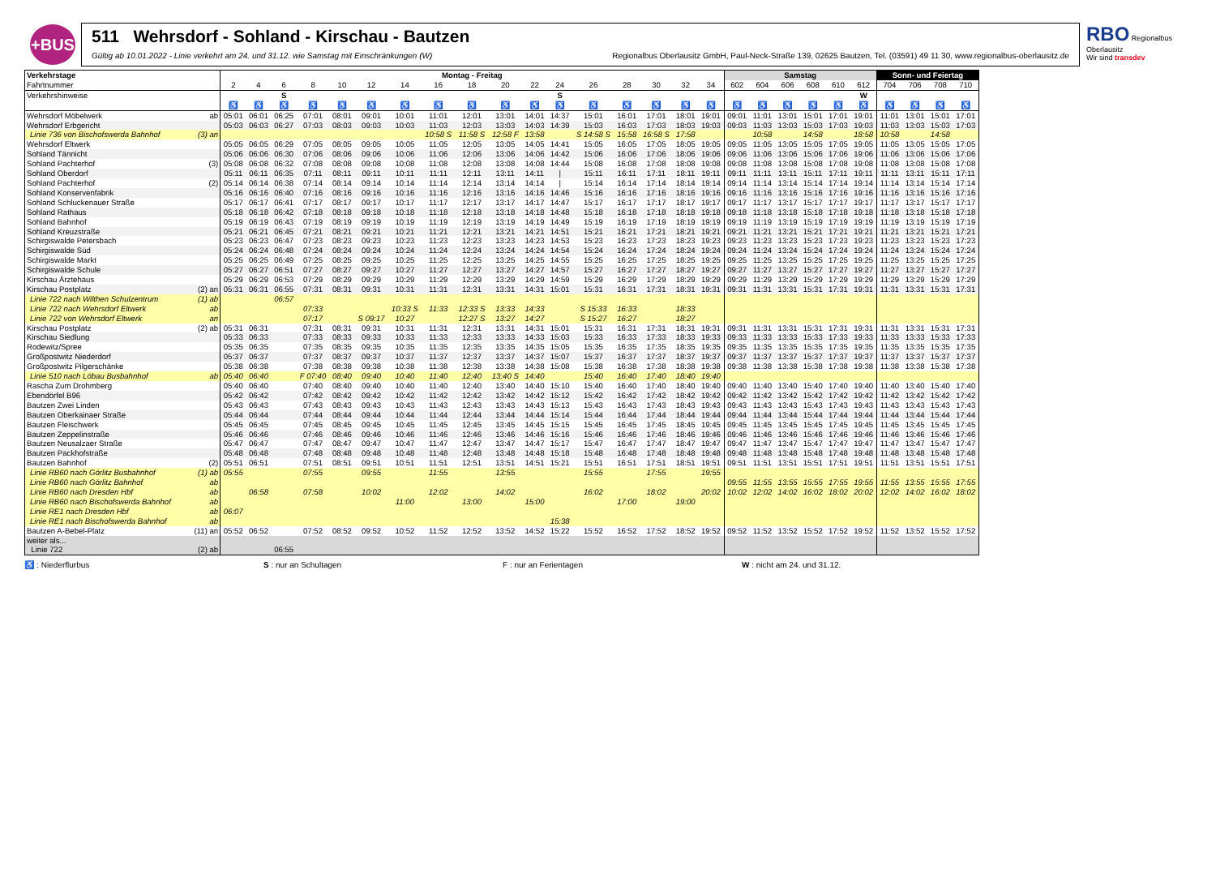+BUS
511 Wehrsdorf - Sohland - Kirschau - Bautzen
Gültig ab 10.01.2022 - Linie verkehrt am 24. und 31.12. wie Samstag mit Einschränkungen (W) Regionalbus Oberlausitz GmbH, Paul-Neck-Straße 139, 02625 Bautzen, Tel. (03591) 49 11 30, www.regionalbus-oberlausitz.de
RBO Regionalbus Oberlausitz
Wir sind transdev
| Verkehrstage | | Montag - Freitag | | | | | | | | | | | | | | | | | Samstag | | | | | | Sonn- und Feiertag | | | |
| --- | --- | --- | --- | --- | --- | --- | --- | --- | --- | --- | --- | --- | --- | --- | --- | --- | --- | --- | --- | --- | --- | --- | --- | --- | --- | --- | --- | --- |
| Fahrtnummer | | 2 | 4 | 6 | 8 | 10 | 12 | 14 | 16 | 18 | 20 | 22 | 24 | 26 | 28 | 30 | 32 | 34 | 602 | 604 | 606 | 608 | 610 | 612 | 704 | 706 | 708 | 710 |
| Verkehrshinweise | | | | S | | | | | | | | | S | | | | | | | | | | | W | | | | |
| | | ♿ | ♿ | ♿ | ♿ | ♿ | ♿ | ♿ | ♿ | ♿ | ♿ | ♿ | ♿ | ♿ | ♿ | ♿ | ♿ | ♿ | ♿ | ♿ | ♿ | ♿ | ♿ | ♿ | ♿ | ♿ | ♿ | ♿ |
| Wehrsdorf Möbelwerk | ab | 05:01 | 06:01 | 06:25 | 07:01 | 08:01 | 09:01 | 10:01 | 11:01 | 12:01 | 13:01 | 14:01 | 14:37 | 15:01 | 16:01 | 17:01 | 18:01 | 19:01 | 09:01 | 11:01 | 13:01 | 15:01 | 17:01 | 19:01 | 11:01 | 13:01 | 15:01 | 17:01 |
| Wehrsdorf Erbgericht | | 05:03 | 06:03 | 06:27 | 07:03 | 08:03 | 09:03 | 10:03 | 11:03 | 12:03 | 13:03 | 14:03 | 14:39 | 15:03 | 16:03 | 17:03 | 18:03 | 19:03 | 09:03 | 11:03 | 13:03 | 15:03 | 17:03 | 19:03 | 11:03 | 13:03 | 15:03 | 17:03 |
| Linie 736 von Bischofswerda Bahnhof | (3) an | | | | | | | | 10:58 S | 11:58 S | 12:58 F | 13:58 | | S 14:58 S | 15:58 | 16:58 S | 17:58 | | | 10:58 | | 14:58 | | 18:58 | 10:58 | | 14:58 | |
| Wehrsdorf Eltwerk | | 05:05 | 06:05 | 06:29 | 07:05 | 08:05 | 09:05 | 10:05 | 11:05 | 12:05 | 13:05 | 14:05 | 14:41 | 15:05 | 16:05 | 17:05 | 18:05 | 19:05 | 09:05 | 11:05 | 13:05 | 15:05 | 17:05 | 19:05 | 11:05 | 13:05 | 15:05 | 17:05 |
| Sohland Tännicht | | 05:06 | 06:06 | 06:30 | 07:06 | 08:06 | 09:06 | 10:06 | 11:06 | 12:06 | 13:06 | 14:06 | 14:42 | 15:06 | 16:06 | 17:06 | 18:06 | 19:06 | 09:06 | 11:06 | 13:06 | 15:06 | 17:06 | 19:06 | 11:06 | 13:06 | 15:06 | 17:06 |
| Sohland Pachterhof | (3) | 05:08 | 06:08 | 06:32 | 07:08 | 08:08 | 09:08 | 10:08 | 11:08 | 12:08 | 13:08 | 14:08 | 14:44 | 15:08 | 16:08 | 17:08 | 18:08 | 19:08 | 09:08 | 11:08 | 13:08 | 15:08 | 17:08 | 19:08 | 11:08 | 13:08 | 15:08 | 17:08 |
| Sohland Oberdorf | | 05:11 | 06:11 | 06:35 | 07:11 | 08:11 | 09:11 | 10:11 | 11:11 | 12:11 | 13:11 | 14:11 | / | 15:11 | 16:11 | 17:11 | 18:11 | 19:11 | 09:11 | 11:11 | 13:11 | 15:11 | 17:11 | 19:11 | 11:11 | 13:11 | 15:11 | 17:11 |
| Sohland Pachterhof | (2) | 05:14 | 06:14 | 06:38 | 07:14 | 08:14 | 09:14 | 10:14 | 11:14 | 12:14 | 13:14 | 14:14 | / | 15:14 | 16:14 | 17:14 | 18:14 | 19:14 | 09:14 | 11:14 | 13:14 | 15:14 | 17:14 | 19:14 | 11:14 | 13:14 | 15:14 | 17:14 |
| Sohland Konservenfabrik | | 05:16 | 06:16 | 06:40 | 07:16 | 08:16 | 09:16 | 10:16 | 11:16 | 12:16 | 13:16 | 14:16 | 14:46 | 15:16 | 16:16 | 17:16 | 18:16 | 19:16 | 09:16 | 11:16 | 13:16 | 15:16 | 17:16 | 19:16 | 11:16 | 13:16 | 15:16 | 17:16 |
| Sohland Schluckenauer Straße | | 05:17 | 06:17 | 06:41 | 07:17 | 08:17 | 09:17 | 10:17 | 11:17 | 12:17 | 13:17 | 14:17 | 14:47 | 15:17 | 16:17 | 17:17 | 18:17 | 19:17 | 09:17 | 11:17 | 13:17 | 15:17 | 17:17 | 19:17 | 11:17 | 13:17 | 15:17 | 17:17 |
| Sohland Rathaus | | 05:18 | 06:18 | 06:42 | 07:18 | 08:18 | 09:18 | 10:18 | 11:18 | 12:18 | 13:18 | 14:18 | 14:48 | 15:18 | 16:18 | 17:18 | 18:18 | 19:18 | 09:18 | 11:18 | 13:18 | 15:18 | 17:18 | 19:18 | 11:18 | 13:18 | 15:18 | 17:18 |
| Sohland Bahnhof | | 05:19 | 06:19 | 06:43 | 07:19 | 08:19 | 09:19 | 10:19 | 11:19 | 12:19 | 13:19 | 14:19 | 14:49 | 15:19 | 16:19 | 17:19 | 18:19 | 19:19 | 09:19 | 11:19 | 13:19 | 15:19 | 17:19 | 19:19 | 11:19 | 13:19 | 15:19 | 17:19 |
| Sohland Kreuzstraße | | 05:21 | 06:21 | 06:45 | 07:21 | 08:21 | 09:21 | 10:21 | 11:21 | 12:21 | 13:21 | 14:21 | 14:51 | 15:21 | 16:21 | 17:21 | 18:21 | 19:21 | 09:21 | 11:21 | 13:21 | 15:21 | 17:21 | 19:21 | 11:21 | 13:21 | 15:21 | 17:21 |
| Schirgiswalde Petersbach | | 05:23 | 06:23 | 06:47 | 07:23 | 08:23 | 09:23 | 10:23 | 11:23 | 12:23 | 13:23 | 14:23 | 14:53 | 15:23 | 16:23 | 17:23 | 18:23 | 19:23 | 09:23 | 11:23 | 13:23 | 15:23 | 17:23 | 19:23 | 11:23 | 13:23 | 15:23 | 17:23 |
| Schirgiswalde Süd | | 05:24 | 06:24 | 06:48 | 07:24 | 08:24 | 09:24 | 10:24 | 11:24 | 12:24 | 13:24 | 14:24 | 14:54 | 15:24 | 16:24 | 17:24 | 18:24 | 19:24 | 09:24 | 11:24 | 13:24 | 15:24 | 17:24 | 19:24 | 11:24 | 13:24 | 15:24 | 17:24 |
| Schirgiswalde Markt | | 05:25 | 06:25 | 06:49 | 07:25 | 08:25 | 09:25 | 10:25 | 11:25 | 12:25 | 13:25 | 14:25 | 14:55 | 15:25 | 16:25 | 17:25 | 18:25 | 19:25 | 09:25 | 11:25 | 13:25 | 15:25 | 17:25 | 19:25 | 11:25 | 13:25 | 15:25 | 17:25 |
| Schirgiswalde Schule | | 05:27 | 06:27 | 06:51 | 07:27 | 08:27 | 09:27 | 10:27 | 11:27 | 12:27 | 13:27 | 14:27 | 14:57 | 15:27 | 16:27 | 17:27 | 18:27 | 19:27 | 09:27 | 11:27 | 13:27 | 15:27 | 17:27 | 19:27 | 11:27 | 13:27 | 15:27 | 17:27 |
| Kirschau Ärztehaus | | 05:29 | 06:29 | 06:53 | 07:29 | 08:29 | 09:29 | 10:29 | 11:29 | 12:29 | 13:29 | 14:29 | 14:59 | 15:29 | 16:29 | 17:29 | 18:29 | 19:29 | 09:29 | 11:29 | 13:29 | 15:29 | 17:29 | 19:29 | 11:29 | 13:29 | 15:29 | 17:29 |
| Kirschau Postplatz | (2) an | 05:31 | 06:31 | 06:55 | 07:31 | 08:31 | 09:31 | 10:31 | 11:31 | 12:31 | 13:31 | 14:31 | 15:01 | 15:31 | 16:31 | 17:31 | 18:31 | 19:31 | 09:31 | 11:31 | 13:31 | 15:31 | 17:31 | 19:31 | 11:31 | 13:31 | 15:31 | 17:31 |
| Linie 722 nach Wilthen Schulzentrum | (1) ab | | | 06:57 | | | | | | | | | | | | | | | | | | | | | | | | |
| Linie 722 nach Wehrsdorf Eltwerk | ab | | | | 07:33 | | | 10:33 S | 11:33 | 12:33 S | 13:33 | 14:33 | | S 15:33 | 16:33 | | 18:33 | | | | | | | | | | | |
| Linie 722 von Wehrsdorf Eltwerk | an | | | | 07:17 | | S 09:17 | 10:27 | | 12:27 S | 13:27 | 14:27 | | S 15:27 | 16:27 | | 18:27 | | | | | | | | | | | |
| Kirschau Postplatz | (2) ab | 05:31 | 06:31 | | 07:31 | 08:31 | 09:31 | 10:31 | 11:31 | 12:31 | 13:31 | 14:31 | 15:01 | 15:31 | 16:31 | 17:31 | 18:31 | 19:31 | 09:31 | 11:31 | 13:31 | 15:31 | 17:31 | 19:31 | 11:31 | 13:31 | 15:31 | 17:31 |
| Kirschau Siedlung | | 05:33 | 06:33 | | 07:33 | 08:33 | 09:33 | 10:33 | 11:33 | 12:33 | 13:33 | 14:33 | 15:03 | 15:33 | 16:33 | 17:33 | 18:33 | 19:33 | 09:33 | 11:33 | 13:33 | 15:33 | 17:33 | 19:33 | 11:33 | 13:33 | 15:33 | 17:33 |
| Rodewitz/Spree | | 05:35 | 06:35 | | 07:35 | 08:35 | 09:35 | 10:35 | 11:35 | 12:35 | 13:35 | 14:35 | 15:05 | 15:35 | 16:35 | 17:35 | 18:35 | 19:35 | 09:35 | 11:35 | 13:35 | 15:35 | 17:35 | 19:35 | 11:35 | 13:35 | 15:35 | 17:35 |
| Großpostwitz Niederdorf | | 05:37 | 06:37 | | 07:37 | 08:37 | 09:37 | 10:37 | 11:37 | 12:37 | 13:37 | 14:37 | 15:07 | 15:37 | 16:37 | 17:37 | 18:37 | 19:37 | 09:37 | 11:37 | 13:37 | 15:37 | 17:37 | 19:37 | 11:37 | 13:37 | 15:37 | 17:37 |
| Großpostwitz Pilgerschänke | | 05:38 | 06:38 | | 07:38 | 08:38 | 09:38 | 10:38 | 11:38 | 12:38 | 13:38 | 14:38 | 15:08 | 15:38 | 16:38 | 17:38 | 18:38 | 19:38 | 09:38 | 11:38 | 13:38 | 15:38 | 17:38 | 19:38 | 11:38 | 13:38 | 15:38 | 17:38 |
| Linie 510 nach Löbau Busbahnhof | ab | 05:40 | 06:40 | | F 07:40 | 08:40 | 09:40 | 10:40 | 11:40 | 12:40 | 13:40 S | 14:40 | | 15:40 | 16:40 | 17:40 | 18:40 | 19:40 | | | | | | | | | | |
| Rascha Zum Drohmberg | | 05:40 | 06:40 | | 07:40 | 08:40 | 09:40 | 10:40 | 11:40 | 12:40 | 13:40 | 14:40 | 15:10 | 15:40 | 16:40 | 17:40 | 18:40 | 19:40 | 09:40 | 11:40 | 13:40 | 15:40 | 17:40 | 19:40 | 11:40 | 13:40 | 15:40 | 17:40 |
| Ebendörfel B96 | | 05:42 | 06:42 | | 07:42 | 08:42 | 09:42 | 10:42 | 11:42 | 12:42 | 13:42 | 14:42 | 15:12 | 15:42 | 16:42 | 17:42 | 18:42 | 19:42 | 09:42 | 11:42 | 13:42 | 15:42 | 17:42 | 19:42 | 11:42 | 13:42 | 15:42 | 17:42 |
| Bautzen Zwei Linden | | 05:43 | 06:43 | | 07:43 | 08:43 | 09:43 | 10:43 | 11:43 | 12:43 | 13:43 | 14:43 | 15:13 | 15:43 | 16:43 | 17:43 | 18:43 | 19:43 | 09:43 | 11:43 | 13:43 | 15:43 | 17:43 | 19:43 | 11:43 | 13:43 | 15:43 | 17:43 |
| Bautzen Oberkainaer Straße | | 05:44 | 06:44 | | 07:44 | 08:44 | 09:44 | 10:44 | 11:44 | 12:44 | 13:44 | 14:44 | 15:14 | 15:44 | 16:44 | 17:44 | 18:44 | 19:44 | 09:44 | 11:44 | 13:44 | 15:44 | 17:44 | 19:44 | 11:44 | 13:44 | 15:44 | 17:44 |
| Bautzen Fleischwerk | | 05:45 | 06:45 | | 07:45 | 08:45 | 09:45 | 10:45 | 11:45 | 12:45 | 13:45 | 14:45 | 15:15 | 15:45 | 16:45 | 17:45 | 18:45 | 19:45 | 09:45 | 11:45 | 13:45 | 15:45 | 17:45 | 19:45 | 11:45 | 13:45 | 15:45 | 17:45 |
| Bautzen Zeppelinstraße | | 05:46 | 06:46 | | 07:46 | 08:46 | 09:46 | 10:46 | 11:46 | 12:46 | 13:46 | 14:46 | 15:16 | 15:46 | 16:46 | 17:46 | 18:46 | 19:46 | 09:46 | 11:46 | 13:46 | 15:46 | 17:46 | 19:46 | 11:46 | 13:46 | 15:46 | 17:46 |
| Bautzen Neusalzaer Straße | | 05:47 | 06:47 | | 07:47 | 08:47 | 09:47 | 10:47 | 11:47 | 12:47 | 13:47 | 14:47 | 15:17 | 15:47 | 16:47 | 17:47 | 18:47 | 19:47 | 09:47 | 11:47 | 13:47 | 15:47 | 17:47 | 19:47 | 11:47 | 13:47 | 15:47 | 17:47 |
| Bautzen Packhofstraße | | 05:48 | 06:48 | | 07:48 | 08:48 | 09:48 | 10:48 | 11:48 | 12:48 | 13:48 | 14:48 | 15:18 | 15:48 | 16:48 | 17:48 | 18:48 | 19:48 | 09:48 | 11:48 | 13:48 | 15:48 | 17:48 | 19:48 | 11:48 | 13:48 | 15:48 | 17:48 |
| Bautzen Bahnhof | (2) | 05:51 | 06:51 | | 07:51 | 08:51 | 09:51 | 10:51 | 11:51 | 12:51 | 13:51 | 14:51 | 15:21 | 15:51 | 16:51 | 17:51 | 18:51 | 19:51 | 09:51 | 11:51 | 13:51 | 15:51 | 17:51 | 19:51 | 11:51 | 13:51 | 15:51 | 17:51 |
| Linie RB60 nach Görlitz Busbahnhof | (1) ab | 05:55 | | | 07:55 | | 09:55 | | 11:55 | | 13:55 | | | 15:55 | | 17:55 | | 19:55 | | | | | | | | | | |
| Linie RB60 nach Görlitz Bahnhof | ab | | | | | | | | | | | | | | | | | | 09:55 | 11:55 | 13:55 | 15:55 | 17:55 | 19:55 | 11:55 | 13:55 | 15:55 | 17:55 |
| Linie RB60 nach Dresden Hbf | ab | | 06:58 | | 07:58 | | 10:02 | | 12:02 | | 14:02 | | | 16:02 | | 18:02 | | 20:02 | 10:02 | 12:02 | 14:02 | 16:02 | 18:02 | 20:02 | 12:02 | 14:02 | 16:02 | 18:02 |
| Linie RB60 nach Bischofswerda Bahnhof | ab | | | | | | | 11:00 | | 13:00 | | 15:00 | | | 17:00 | | 19:00 | | | | | | | | | | | |
| Linie RE1 nach Dresden Hbf | ab | 06:07 | | | | | | | | | | | | | | | | | | | | | | | | | | |
| Linie RE1 nach Bischofswerda Bahnhof | ab | | | | | | | | | | | | 15:38 | | | | | | | | | | | | | | | |
| Bautzen A-Bebel-Platz | (11) an | 05:52 | 06:52 | | 07:52 | 08:52 | 09:52 | 10:52 | 11:52 | 12:52 | 13:52 | 14:52 | 15:22 | 15:52 | 16:52 | 17:52 | 18:52 | 19:52 | 09:52 | 11:52 | 13:52 | 15:52 | 17:52 | 19:52 | 11:52 | 13:52 | 15:52 | 17:52 |
| weiter als... | | | | | | | | | | | | | | | | | | | | | | | | | | | | |
| Linie 722 | (2) ab | | | 06:55 | | | | | | | | | | | | | | | | | | | | | | | | |
♿ : Niederflurbus S : nur an Schultagen F : nur an Ferientagen W : nicht am 24. und 31.12.